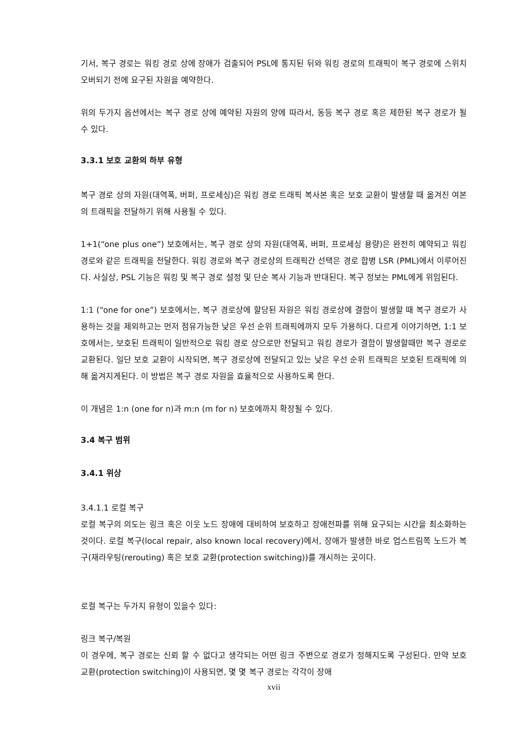기서, 복구 경로는 워킹 경로 상에 장애가 검출되어 PSL에 통지된 뒤와 워킹 경로의 트래픽이 복구 경로에 스위치 오버되기 전에 요구된 자원을 예약한다.
위의 두가지 옵션에서는 복구 경로 상에 예약된 자원의 양에 따라서, 동등 복구 경로 혹은 제한된 복구 경로가 될 수 있다.
3.3.1 보호 교환의 하부 유형
복구 경로 상의 자원(대역폭, 버퍼, 프로세싱)은 워킹 경로 트래픽 복사본 혹은 보호 교환이 발생할 때 옮겨진 여본의 트래픽을 전달하기 위해 사용될 수 있다.
1+1(“one plus one”) 보호에서는, 복구 경로 상의 자원(대역폭, 버퍼, 프로세싱 용량)은 완전히 예약되고 워킹 경로와 같은 트래픽을 전달한다. 워킹 경로와 복구 경로상의 트래픽간 선택은 경로 합병 LSR (PML)에서 이루어진다. 사실상, PSL 기능은 워킹 및 복구 경로 설정 및 단순 복사 기능과 반대된다. 복구 정보는 PML에게 위임된다.
1:1 (“one for one”) 보호에서는, 복구 경로상에 할당된 자원은 워킹 경로상에 결함이 발생할 때 복구 경로가 사용하는 것을 제외하고는 먼저 점유가능한 낮은 우선 순위 트래픽에까지 모두 가용하다. 다르게 이야기하면, 1:1 보호에서는, 보호된 트래픽이 일반적으로 워킹 경로 상으로만 전달되고 워킹 경로가 결함이 발생할때만 복구 경로로 교환된다. 일단 보호 교환이 시작되면, 복구 경로상에 전달되고 있는 낮은 우선 순위 트래픽은 보호된 트래픽에 의해 옮겨지게된다. 이 방법은 복구 경로 자원을 효율적으로 사용하도록 한다.
이 개념은 1:n (one for n)과 m:n (m for n) 보호에까지 확장될 수 있다.
3.4 복구 범위
3.4.1 위상
3.4.1.1 로컬 복구
로컬 복구의 의도는 링크 혹은 이웃 노드 장애에 대비하여 보호하고 장애전파를 위해 요구되는 시간을 최소화하는 것이다. 로컬 복구(local repair, also known local recovery)에서, 장애가 발생한 바로 업스트림쪽 노드가 복구(재라우팅(rerouting) 혹은 보호 교환(protection switching))를 개시하는 곳이다.
로컬 복구는 두가지 유형이 있을수 있다:
링크 복구/복원
이 경우에, 복구 경로는 신뢰 할 수 없다고 생각되는 어떤 링크 주변으로 경로가 정해지도록 구성된다. 만약 보호 교환(protection switching)이 사용되면, 몇 몇 복구 경로는 각각이 장애
xvii